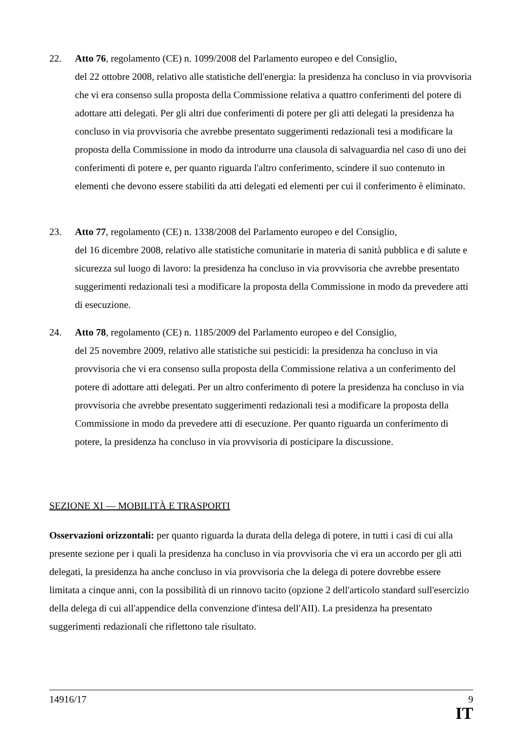22. Atto 76, regolamento (CE) n. 1099/2008 del Parlamento europeo e del Consiglio,
del 22 ottobre 2008, relativo alle statistiche dell'energia: la presidenza ha concluso in via provvisoria che vi era consenso sulla proposta della Commissione relativa a quattro conferimenti del potere di adottare atti delegati. Per gli altri due conferimenti di potere per gli atti delegati la presidenza ha concluso in via provvisoria che avrebbe presentato suggerimenti redazionali tesi a modificare la proposta della Commissione in modo da introdurre una clausola di salvaguardia nel caso di uno dei conferimenti di potere e, per quanto riguarda l'altro conferimento, scindere il suo contenuto in elementi che devono essere stabiliti da atti delegati ed elementi per cui il conferimento è eliminato.
23. Atto 77, regolamento (CE) n. 1338/2008 del Parlamento europeo e del Consiglio,
del 16 dicembre 2008, relativo alle statistiche comunitarie in materia di sanità pubblica e di salute e sicurezza sul luogo di lavoro: la presidenza ha concluso in via provvisoria che avrebbe presentato suggerimenti redazionali tesi a modificare la proposta della Commissione in modo da prevedere atti di esecuzione.
24. Atto 78, regolamento (CE) n. 1185/2009 del Parlamento europeo e del Consiglio,
del 25 novembre 2009, relativo alle statistiche sui pesticidi: la presidenza ha concluso in via provvisoria che vi era consenso sulla proposta della Commissione relativa a un conferimento del potere di adottare atti delegati. Per un altro conferimento di potere la presidenza ha concluso in via provvisoria che avrebbe presentato suggerimenti redazionali tesi a modificare la proposta della Commissione in modo da prevedere atti di esecuzione. Per quanto riguarda un conferimento di potere, la presidenza ha concluso in via provvisoria di posticipare la discussione.
SEZIONE XI — MOBILITÀ E TRASPORTI
Osservazioni orizzontali: per quanto riguarda la durata della delega di potere, in tutti i casi di cui alla presente sezione per i quali la presidenza ha concluso in via provvisoria che vi era un accordo per gli atti delegati, la presidenza ha anche concluso in via provvisoria che la delega di potere dovrebbe essere limitata a cinque anni, con la possibilità di un rinnovo tacito (opzione 2 dell'articolo standard sull'esercizio della delega di cui all'appendice della convenzione d'intesa dell'AII). La presidenza ha presentato suggerimenti redazionali che riflettono tale risultato.
14916/17 9
IT